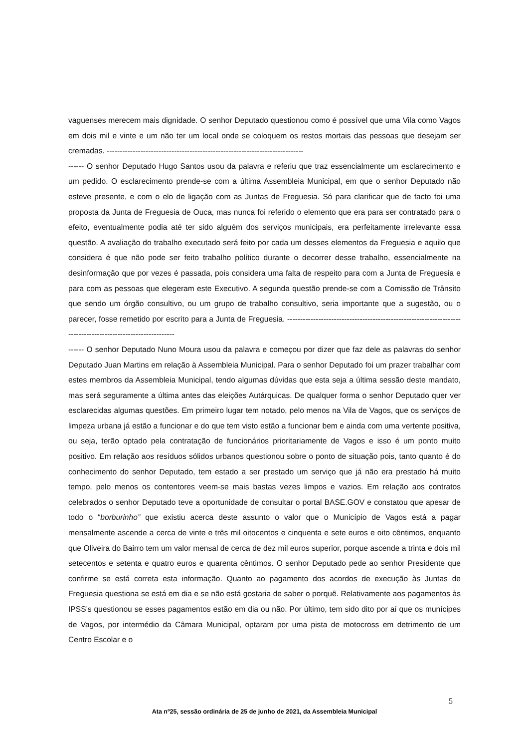vaguenses merecem mais dignidade. O senhor Deputado questionou como é possível que uma Vila como Vagos em dois mil e vinte e um não ter um local onde se coloquem os restos mortais das pessoas que desejam ser cremadas. ----------------------------------------------------------------------------
------ O senhor Deputado Hugo Santos usou da palavra e referiu que traz essencialmente um esclarecimento e um pedido. O esclarecimento prende-se com a última Assembleia Municipal, em que o senhor Deputado não esteve presente, e com o elo de ligação com as Juntas de Freguesia. Só para clarificar que de facto foi uma proposta da Junta de Freguesia de Ouca, mas nunca foi referido o elemento que era para ser contratado para o efeito, eventualmente podia até ter sido alguém dos serviços municipais, era perfeitamente irrelevante essa questão. A avaliação do trabalho executado será feito por cada um desses elementos da Freguesia e aquilo que considera é que não pode ser feito trabalho político durante o decorrer desse trabalho, essencialmente na desinformação que por vezes é passada, pois considera uma falta de respeito para com a Junta de Freguesia e para com as pessoas que elegeram este Executivo. A segunda questão prende-se com a Comissão de Trânsito que sendo um órgão consultivo, ou um grupo de trabalho consultivo, seria importante que a sugestão, ou o parecer, fosse remetido por escrito para a Junta de Freguesia. ------------------------------------------------------------------------------------------------------------
------ O senhor Deputado Nuno Moura usou da palavra e começou por dizer que faz dele as palavras do senhor Deputado Juan Martins em relação à Assembleia Municipal. Para o senhor Deputado foi um prazer trabalhar com estes membros da Assembleia Municipal, tendo algumas dúvidas que esta seja a última sessão deste mandato, mas será seguramente a última antes das eleições Autárquicas. De qualquer forma o senhor Deputado quer ver esclarecidas algumas questões. Em primeiro lugar tem notado, pelo menos na Vila de Vagos, que os serviços de limpeza urbana já estão a funcionar e do que tem visto estão a funcionar bem e ainda com uma vertente positiva, ou seja, terão optado pela contratação de funcionários prioritariamente de Vagos e isso é um ponto muito positivo. Em relação aos resíduos sólidos urbanos questionou sobre o ponto de situação pois, tanto quanto é do conhecimento do senhor Deputado, tem estado a ser prestado um serviço que já não era prestado há muito tempo, pelo menos os contentores veem-se mais bastas vezes limpos e vazios. Em relação aos contratos celebrados o senhor Deputado teve a oportunidade de consultar o portal BASE.GOV e constatou que apesar de todo o “borburinho” que existiu acerca deste assunto o valor que o Município de Vagos está a pagar mensalmente ascende a cerca de vinte e três mil oitocentos e cinquenta e sete euros e oito cêntimos, enquanto que Oliveira do Bairro tem um valor mensal de cerca de dez mil euros superior, porque ascende a trinta e dois mil setecentos e setenta e quatro euros e quarenta cêntimos. O senhor Deputado pede ao senhor Presidente que confirme se está correta esta informação. Quanto ao pagamento dos acordos de execução às Juntas de Freguesia questiona se está em dia e se não está gostaria de saber o porquê. Relativamente aos pagamentos às IPSS’s questionou se esses pagamentos estão em dia ou não. Por último, tem sido dito por aí que os munícipes de Vagos, por intermédio da Câmara Municipal, optaram por uma pista de motocross em detrimento de um Centro Escolar e o
5
Ata nº25, sessão ordinária de 25 de junho de 2021, da Assembleia Municipal